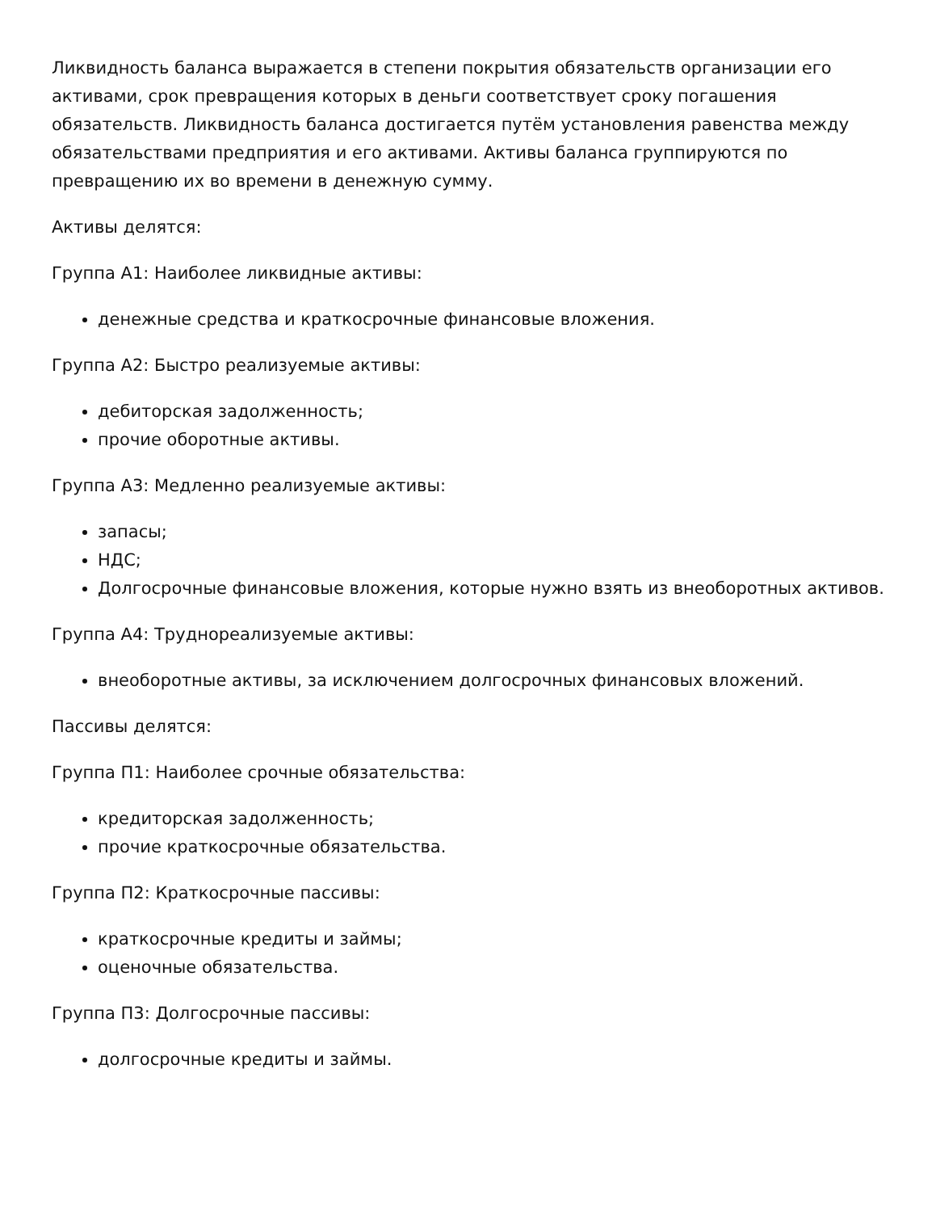Ликвидность баланса выражается в степени покрытия обязательств организации его активами, срок превращения которых в деньги соответствует сроку погашения обязательств. Ликвидность баланса достигается путём установления равенства между обязательствами предприятия и его активами. Активы баланса группируются по превращению их во времени в денежную сумму.
Активы делятся:
Группа А1: Наиболее ликвидные активы:
денежные средства и краткосрочные финансовые вложения.
Группа А2: Быстро реализуемые активы:
дебиторская задолженность;
прочие оборотные активы.
Группа А3: Медленно реализуемые активы:
запасы;
НДС;
Долгосрочные финансовые вложения, которые нужно взять из внеоборотных активов.
Группа А4: Труднореализуемые активы:
внеоборотные активы, за исключением долгосрочных финансовых вложений.
Пассивы делятся:
Группа П1: Наиболее срочные обязательства:
кредиторская задолженность;
прочие краткосрочные обязательства.
Группа П2: Краткосрочные пассивы:
краткосрочные кредиты и займы;
оценочные обязательства.
Группа П3: Долгосрочные пассивы:
долгосрочные кредиты и займы.